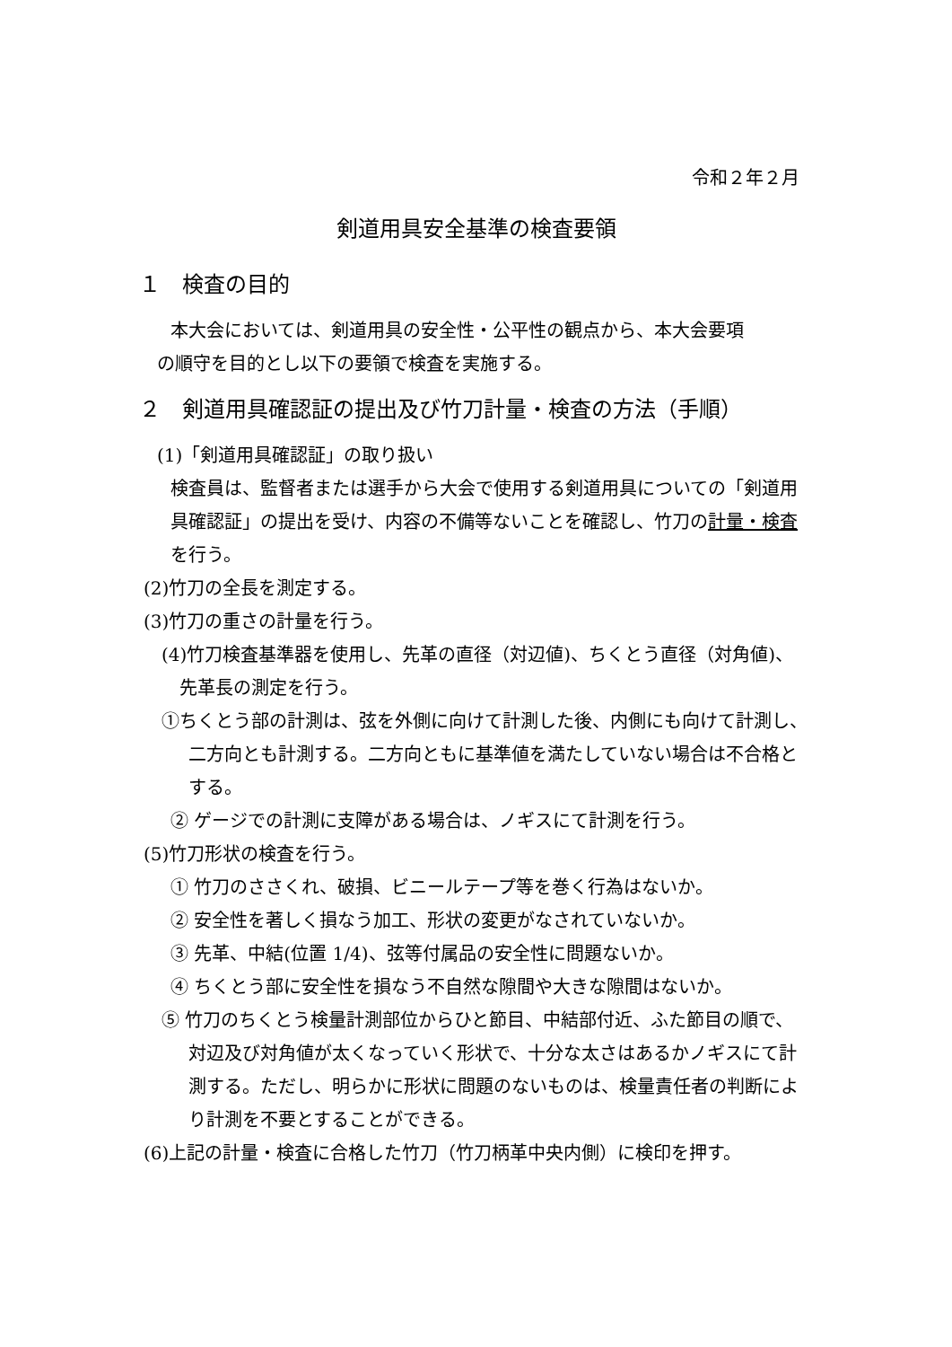令和２年２月
剣道用具安全基準の検査要領
１　検査の目的
本大会においては、剣道用具の安全性・公平性の観点から、本大会要項
の順守を目的とし以下の要領で検査を実施する。
２　剣道用具確認証の提出及び竹刀計量・検査の方法（手順）
(1)「剣道用具確認証」の取り扱い
検査員は、監督者または選手から大会で使用する剣道用具についての「剣道用具確認証」の提出を受け、内容の不備等ないことを確認し、竹刀の計量・検査を行う。
(2)竹刀の全長を測定する。
(3)竹刀の重さの計量を行う。
(4)竹刀検査基準器を使用し、先革の直径（対辺値)、ちくとう直径（対角値)、先革長の測定を行う。
①ちくとう部の計測は、弦を外側に向けて計測した後、内側にも向けて計測し、二方向とも計測する。二方向ともに基準値を満たしていない場合は不合格とする。
② ゲージでの計測に支障がある場合は、ノギスにて計測を行う。
(5)竹刀形状の検査を行う。
① 竹刀のささくれ、破損、ビニールテープ等を巻く行為はないか。
② 安全性を著しく損なう加工、形状の変更がなされていないか。
③ 先革、中結(位置 1/4)、弦等付属品の安全性に問題ないか。
④ ちくとう部に安全性を損なう不自然な隙間や大きな隙間はないか。
⑤ 竹刀のちくとう検量計測部位からひと節目、中結部付近、ふた節目の順で、対辺及び対角値が太くなっていく形状で、十分な太さはあるかノギスにて計測する。ただし、明らかに形状に問題のないものは、検量責任者の判断により計測を不要とすることができる。
(6)上記の計量・検査に合格した竹刀（竹刀柄革中央内側）に検印を押す。